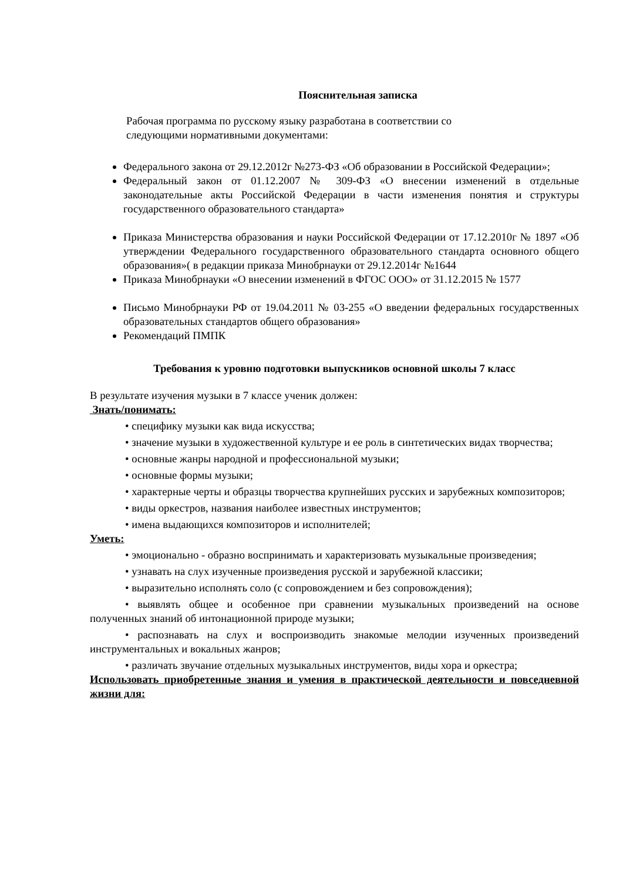Пояснительная записка
Рабочая программа по русскому языку разработана в соответствии со следующими нормативными документами:
Федерального закона от 29.12.2012г №273-ФЗ «Об образовании в Российской Федерации»;
Федеральный закон от 01.12.2007 № 309-ФЗ «О внесении изменений в отдельные законодательные акты Российской Федерации в части изменения понятия и структуры государственного образовательного стандарта»
Приказа Министерства образования и науки Российской Федерации от 17.12.2010г № 1897 «Об утверждении Федерального государственного образовательного стандарта основного общего образования»( в редакции приказа Минобрнауки от 29.12.2014г №1644
Приказа Минобрнауки «О внесении изменений в ФГОС ООО» от 31.12.2015 № 1577
Письмо Минобрнауки РФ от 19.04.2011 № 03-255 «О введении федеральных государственных образовательных стандартов общего образования»
Рекомендаций ПМПК
Требования к уровню подготовки выпускников основной школы 7 класс
В результате изучения музыки в 7 классе ученик должен:
Знать/понимать:
• специфику музыки как вида искусства;
• значение музыки в художественной культуре и ее роль в синтетических видах творчества;
• основные жанры народной и профессиональной музыки;
• основные формы музыки;
• характерные черты и образцы творчества крупнейших русских и зарубежных композиторов;
• виды оркестров, названия наиболее известных инструментов;
• имена выдающихся композиторов и исполнителей;
Уметь:
• эмоционально - образно воспринимать и характеризовать музыкальные произведения;
• узнавать на слух изученные произведения русской и зарубежной классики;
• выразительно исполнять соло (с сопровождением и без сопровождения);
• выявлять общее и особенное при сравнении музыкальных произведений на основе полученных знаний об интонационной природе музыки;
• распознавать на слух и воспроизводить знакомые мелодии изученных произведений инструментальных и вокальных жанров;
• различать звучание отдельных музыкальных инструментов, виды хора и оркестра;
Использовать приобретенные знания и умения в практической деятельности и повседневной жизни для: